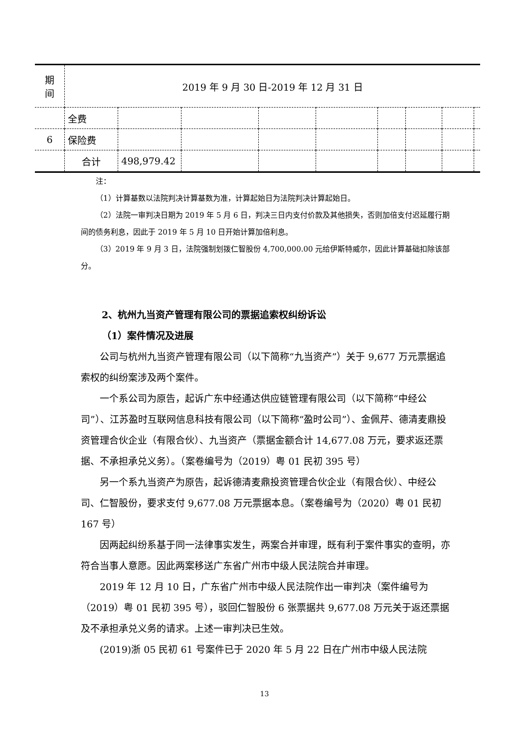| 期 间 | 2019 年 9 月 30 日-2019 年 12 月 31 日 | | | | | | | | |
| | 全费 | | | | | | | | |
| 6 | 保险费 | | | | | | | | |
| | 合计 | 498,979.42 | | | | | | | |
注：
（1）计算基数以法院判决计算基数为准，计算起始日为法院判决计算起始日。
（2）法院一审判决日期为 2019 年 5 月 6 日，判决三日内支付价款及其他损失，否则加倍支付迟延履行期间的债务利息，因此于 2019 年 5 月 10 日开始计算加倍利息。
（3）2019 年 9 月 3 日，法院强制划拨仁智股份 4,700,000.00 元给伊斯特威尔，因此计算基础扣除该部分。
2、杭州九当资产管理有限公司的票据追索权纠纷诉讼
（1）案件情况及进展
公司与杭州九当资产管理有限公司（以下简称“九当资产”）关于 9,677 万元票据追索权的纠纷案涉及两个案件。
一个系公司为原告，起诉广东中经通达供应链管理有限公司（以下简称“中经公司”）、江苏盈时互联网信息科技有限公司（以下简称“盈时公司”）、金佩芹、德清麦鼎投资管理合伙企业（有限合伙）、九当资产（票据金额合计 14,677.08 万元，要求返还票据、不承担承兑义务）。（案卷编号为（2019）粤 01 民初 395 号）
另一个系九当资产为原告，起诉德清麦鼎投资管理合伙企业（有限合伙）、中经公司、仁智股份，要求支付 9,677.08 万元票据本息。（案卷编号为（2020）粤 01 民初 167 号）
因两起纠纷系基于同一法律事实发生，两案合并审理，既有利于案件事实的查明，亦符合当事人意愿。因此两案移送广东省广州市中级人民法院合并审理。
2019 年 12 月 10 日，广东省广州市中级人民法院作出一审判决（案件编号为（2019）粤 01 民初 395 号），驳回仁智股份 6 张票据共 9,677.08 万元关于返还票据及不承担承兑义务的请求。上述一审判决已生效。
(2019)浙 05 民初 61 号案件已于 2020 年 5 月 22 日在广州市中级人民法院
13